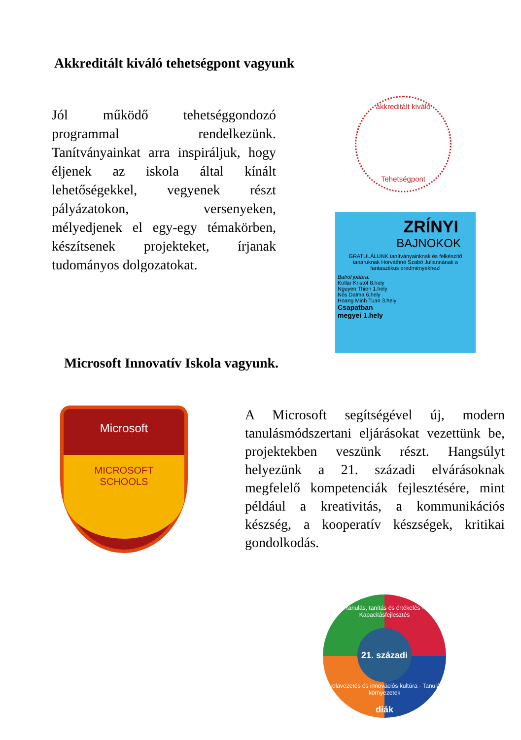Akkreditált kiváló tehetségpont vagyunk
Jól működő tehetséggondozó programmal rendelkezünk. Tanítványainkat arra inspiráljuk, hogy éljenek az iskola által kínált lehetőségekkel, vegyenek részt pályázatokon, versenyeken, mélyedjenek el egy-egy témakörben, készítsenek projekteket, írjanak tudományos dolgozatokat.
akkreditált kiváló
Tehetségpont
ZRÍNYI
BAJNOKOK
GRATULÁLUNK tanítványainknak és felkészítő tanáruknak Horváthné Szabó Juliannának a fantasztikus eredményekhez!
Balról jobbra:
Kollár Kristóf 8.hely
Nguyen Thien 1.hely
Nős Dalma 6.hely
Hoang Minh Tuan 3.hely
Csapatban
megyei 1.hely
Microsoft Innovatív Iskola vagyunk.
Microsoft
MICROSOFT
SCHOOLS
A Microsoft segítségével új, modern tanulásmódszertani eljárásokat vezettünk be, projektekben veszünk részt. Hangsúlyt helyezünk a 21. századi elvárásoknak megfelelő kompetenciák fejlesztésére, mint például a kreativitás, a kommunikációs készség, a kooperatív készségek, kritikai gondolkodás.
Tanulás, tanítás és értékelés · Kapacitásfejlesztés
21. századi diák
Iskolavezetés és innovációs kultúra · Tanulási környezetek